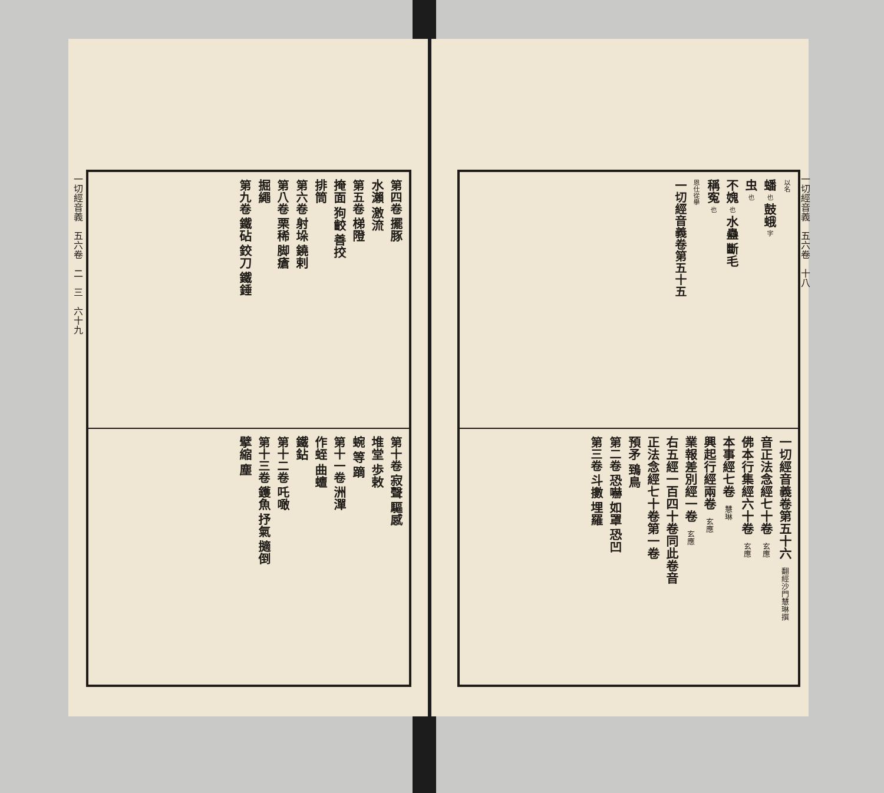以名
蟠 也 鼓蛾 字
虫 也
不媿 也 水蠱 斷毛
稱寃 也
恩仕從擧
一切經音義卷第五十五
一切經音義卷第五十六　翻經沙門慧琳撰
音正法念經七十卷　玄應
佛本行集經六十卷　玄應
本事經七卷　慧琳
興起行經兩卷　玄應
業報差別經一卷　玄應
右五經一百四十卷同此卷音
正法念經七十卷第一卷
預矛 鵄鳥
第二卷 恐嚇 如罩 恐凹
第三卷 斗擻 埋羅
一切經音義　五六卷　十八
第四卷 擺豚
水瀨 激流
第五卷 梯隥
掩面 狗齩 善挍
排筒
第六卷 射垛 鐃剌
第八卷 栗稀 脚瘡
掘繩
第九卷 鐵砧 鉸刀 鐵錘
第十卷 寂聲 驅感
堆堂 歩敕
蜿 等 蹢
第十一卷 洲潬
作蛭 曲蟺
鐵鉆
第十二卷 吒噉
第十三卷 鑊魚 抒氣 擿倒
擘縮 塵
一切經音義　五六卷　二　三　六十九